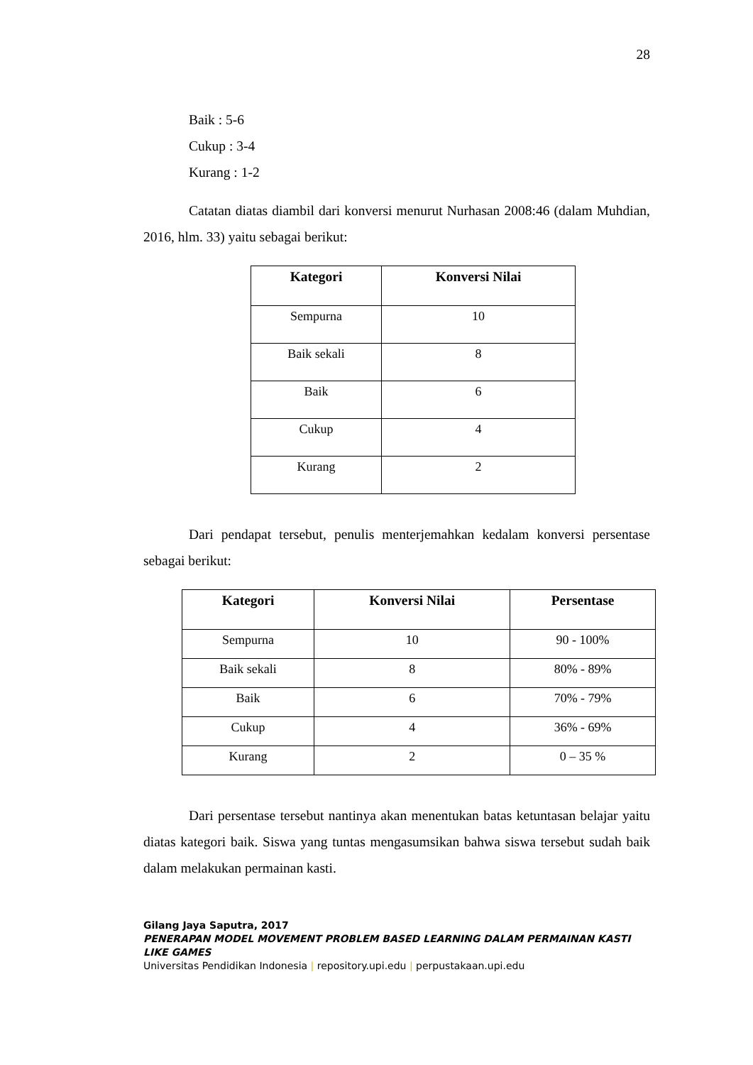28
Baik : 5-6
Cukup : 3-4
Kurang : 1-2
Catatan diatas diambil dari konversi menurut Nurhasan 2008:46 (dalam Muhdian, 2016, hlm. 33) yaitu sebagai berikut:
| Kategori | Konversi Nilai |
| --- | --- |
| Sempurna | 10 |
| Baik sekali | 8 |
| Baik | 6 |
| Cukup | 4 |
| Kurang | 2 |
Dari pendapat tersebut, penulis menterjemahkan kedalam konversi persentase sebagai berikut:
| Kategori | Konversi Nilai | Persentase |
| --- | --- | --- |
| Sempurna | 10 | 90 - 100% |
| Baik sekali | 8 | 80% - 89% |
| Baik | 6 | 70% - 79% |
| Cukup | 4 | 36% - 69% |
| Kurang | 2 | 0 – 35 % |
Dari persentase tersebut nantinya akan menentukan batas ketuntasan belajar yaitu diatas kategori baik. Siswa yang tuntas mengasumsikan bahwa siswa tersebut sudah baik dalam melakukan permainan kasti.
Gilang Jaya Saputra, 2017
PENERAPAN MODEL MOVEMENT PROBLEM BASED LEARNING DALAM PERMAINAN KASTI LIKE GAMES
Universitas Pendidikan Indonesia | repository.upi.edu | perpustakaan.upi.edu